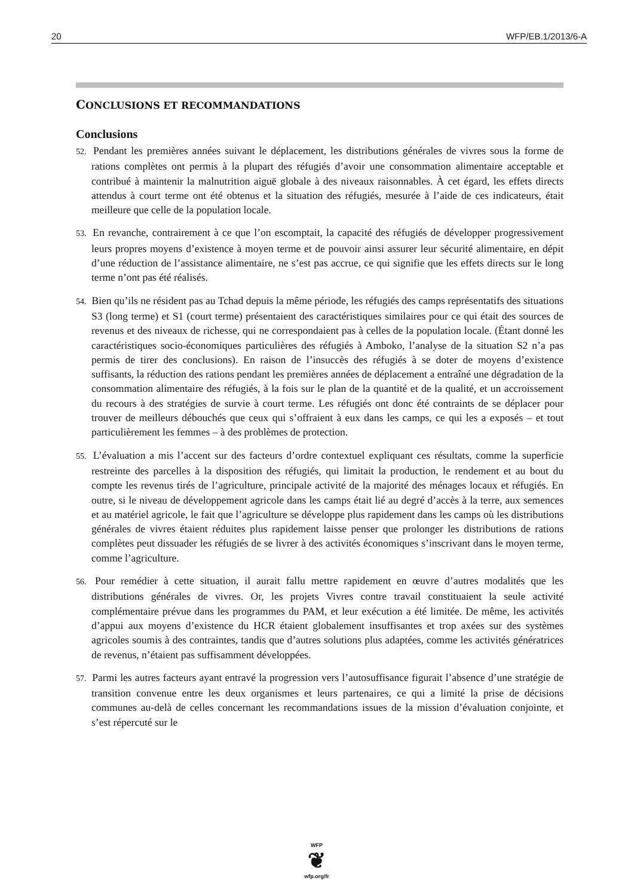20 WFP/EB.1/2013/6-A
CONCLUSIONS ET RECOMMANDATIONS
Conclusions
52. Pendant les premières années suivant le déplacement, les distributions générales de vivres sous la forme de rations complètes ont permis à la plupart des réfugiés d’avoir une consommation alimentaire acceptable et contribué à maintenir la malnutrition aiguë globale à des niveaux raisonnables. À cet égard, les effets directs attendus à court terme ont été obtenus et la situation des réfugiés, mesurée à l’aide de ces indicateurs, était meilleure que celle de la population locale.
53. En revanche, contrairement à ce que l’on escomptait, la capacité des réfugiés de développer progressivement leurs propres moyens d’existence à moyen terme et de pouvoir ainsi assurer leur sécurité alimentaire, en dépit d’une réduction de l’assistance alimentaire, ne s’est pas accrue, ce qui signifie que les effets directs sur le long terme n’ont pas été réalisés.
54. Bien qu’ils ne résident pas au Tchad depuis la même période, les réfugiés des camps représentatifs des situations S3 (long terme) et S1 (court terme) présentaient des caractéristiques similaires pour ce qui était des sources de revenus et des niveaux de richesse, qui ne correspondaient pas à celles de la population locale. (Étant donné les caractéristiques socio-économiques particulières des réfugiés à Amboko, l’analyse de la situation S2 n’a pas permis de tirer des conclusions). En raison de l’insuccès des réfugiés à se doter de moyens d’existence suffisants, la réduction des rations pendant les premières années de déplacement a entraîné une dégradation de la consommation alimentaire des réfugiés, à la fois sur le plan de la quantité et de la qualité, et un accroissement du recours à des stratégies de survie à court terme. Les réfugiés ont donc été contraints de se déplacer pour trouver de meilleurs débouchés que ceux qui s’offraient à eux dans les camps, ce qui les a exposés – et tout particulièrement les femmes – à des problèmes de protection.
55. L’évaluation a mis l’accent sur des facteurs d’ordre contextuel expliquant ces résultats, comme la superficie restreinte des parcelles à la disposition des réfugiés, qui limitait la production, le rendement et au bout du compte les revenus tirés de l’agriculture, principale activité de la majorité des ménages locaux et réfugiés. En outre, si le niveau de développement agricole dans les camps était lié au degré d’accès à la terre, aux semences et au matériel agricole, le fait que l’agriculture se développe plus rapidement dans les camps où les distributions générales de vivres étaient réduites plus rapidement laisse penser que prolonger les distributions de rations complètes peut dissuader les réfugiés de se livrer à des activités économiques s’inscrivant dans le moyen terme, comme l’agriculture.
56. Pour remédier à cette situation, il aurait fallu mettre rapidement en œuvre d’autres modalités que les distributions générales de vivres. Or, les projets Vivres contre travail constituaient la seule activité complémentaire prévue dans les programmes du PAM, et leur exécution a été limitée. De même, les activités d’appui aux moyens d’existence du HCR étaient globalement insuffisantes et trop axées sur des systèmes agricoles soumis à des contraintes, tandis que d’autres solutions plus adaptées, comme les activités génératrices de revenus, n’étaient pas suffisamment développées.
57. Parmi les autres facteurs ayant entravé la progression vers l’autosuffisance figurait l’absence d’une stratégie de transition convenue entre les deux organismes et leurs partenaires, ce qui a limité la prise de décisions communes au-delà de celles concernant les recommandations issues de la mission d’évaluation conjointe, et s’est répercuté sur le
WFP
❦
wfp.org/fr